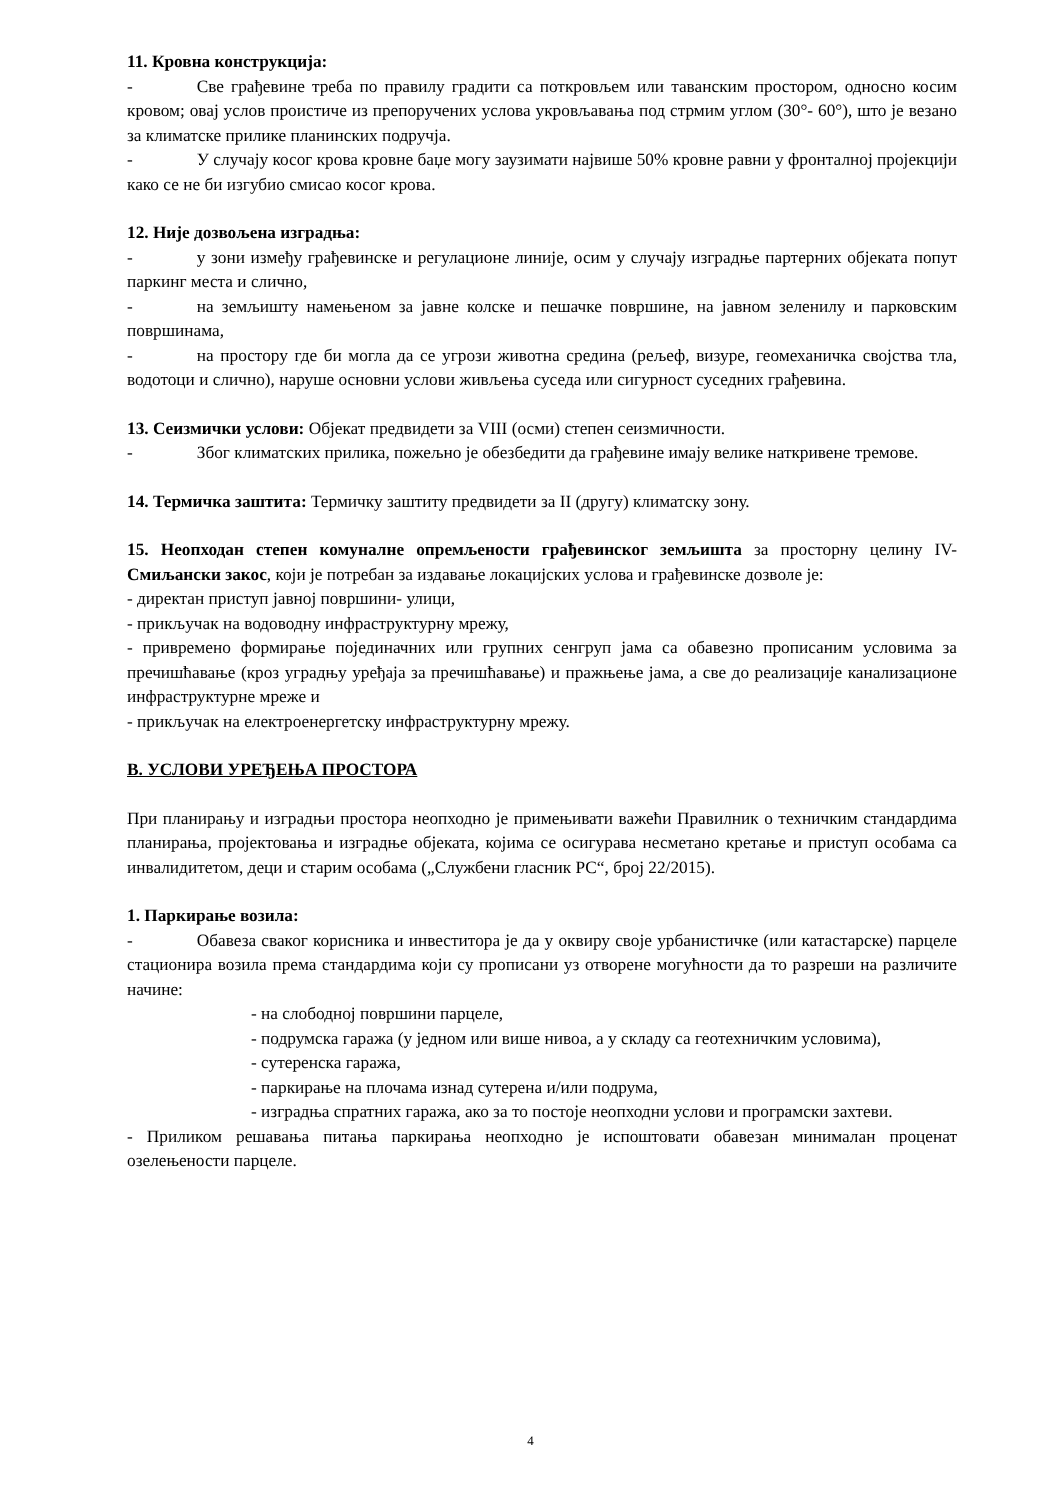11. Кровна конструкција:
- Све грађевине треба по правилу градити са поткровљем или таванским простором, односно косим кровом; овај услов проистиче из препоручених услова укровљавања под стрмим углом (30°- 60°), што је везано за климатске прилике планинских подручја.
- У случају косог крова кровне баџе могу заузимати највише 50% кровне равни у фронталној пројекцији како се не би изгубио смисао косог крова.
12. Није дозвољена изградња:
- у зони између грађевинске и регулационе линије, осим у случају изградње партерних објеката попут паркинг места и слично,
- на земљишту намењеном за јавне колске и пешачке површине, на јавном зеленилу и парковским површинама,
- на простору где би могла да се угрози животна средина (рељеф, визуре, геомеханичка својства тла, водотоци и слично), наруше основни услови живљења суседа или сигурност суседних грађевина.
13. Сеизмички услови: Објекат предвидети за VIII (осми) степен сеизмичности.
- Због климатских прилика, пожељно је обезбедити да грађевине имају велике наткривене тремове.
14. Термичка заштита: Термичку заштиту предвидети за II (другу) климатску зону.
15. Неопходан степен комуналне опремљености грађевинског земљишта за просторну целину IV- Смиљански закос, који је потребан за издавање локацијских услова и грађевинске дозволе је:
- директан приступ јавној површини- улици,
- прикључак на водоводну инфраструктурну мрежу,
- привремено формирање појединачних или групних сенгруп јама са обавезно прописаним условима за пречишћавање (кроз уградњу уређаја за пречишћавање) и пражњење јама, а све до реализације канализационе инфраструктурне мреже и
- прикључак на електроенергетску инфраструктурну мрежу.
В. УСЛОВИ УРЕЂЕЊА ПРОСТОРА
При планирању и изградњи простора неопходно је примењивати важећи Правилник о техничким стандардима планирања, пројектовања и изградње објеката, којима се осигурава несметано кретање и приступ особама са инвалидитетом, деци и старим особама („Службени гласник РС“, број 22/2015).
1. Паркирање возила:
- Обавеза сваког корисника и инвеститора је да у оквиру своје урбанистичке (или катастарске) парцеле стационира возила према стандардима који су прописани уз отворене могућности да то разреши на различите начине:
- на слободној површини парцеле,
- подрумска гаража (у једном или више нивоа, а у складу са геотехничким условима),
- сутеренска гаража,
- паркирање на плочама изнад сутерена и/или подрума,
- изградња спратних гаража, ако за то постоје неопходни услови и програмски захтеви.
- Приликом решавања питања паркирања неопходно је испоштовати обавезан минималан проценат озелењености парцеле.
4